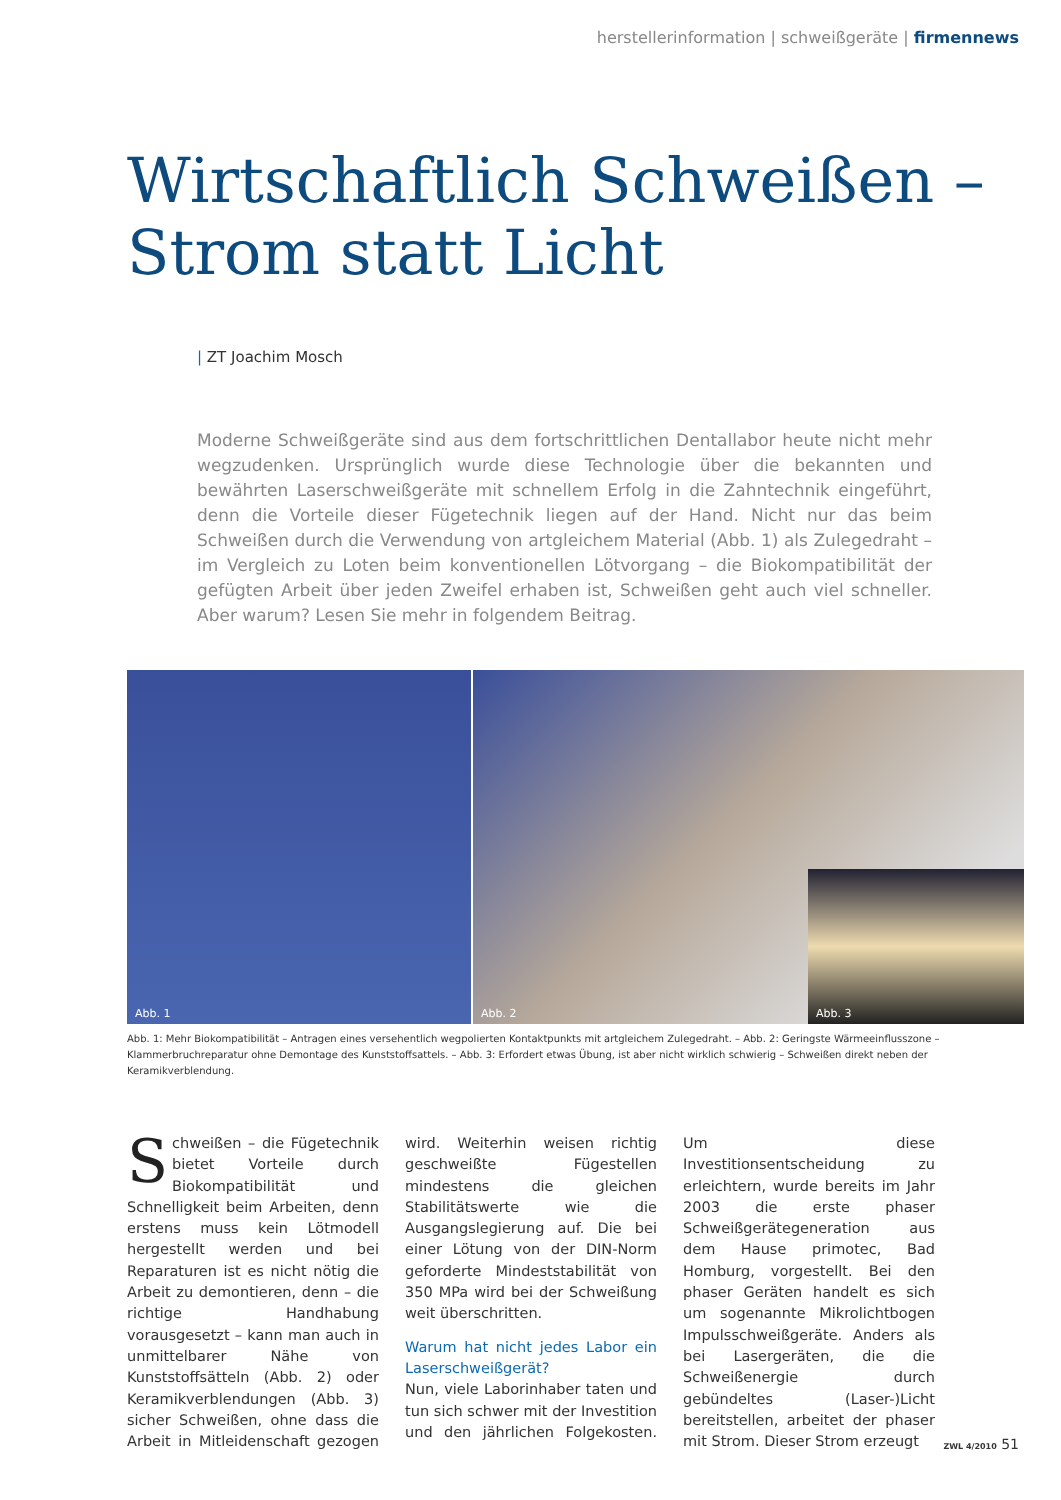herstellerinformation | schweißgeräte | firmennews
Wirtschaftlich Schweißen –
Strom statt Licht
| ZT Joachim Mosch
Moderne Schweißgeräte sind aus dem fortschrittlichen Dentallabor heute nicht mehr wegzudenken. Ursprünglich wurde diese Technologie über die bekannten und bewährten Laserschweißgeräte mit schnellem Erfolg in die Zahntechnik eingeführt, denn die Vorteile dieser Fügetechnik liegen auf der Hand. Nicht nur das beim Schweißen durch die Verwendung von artgleichem Material (Abb. 1) als Zulegedraht – im Vergleich zu Loten beim konventionellen Lötvorgang – die Biokompatibilität der gefügten Arbeit über jeden Zweifel erhaben ist, Schweißen geht auch viel schneller. Aber warum? Lesen Sie mehr in folgendem Beitrag.
Abb. 1
Abb. 2 Abb. 3
Abb. 1: Mehr Biokompatibilität – Antragen eines versehentlich wegpolierten Kontaktpunkts mit artgleichem Zulegedraht. – Abb. 2: Geringste Wärmeeinflusszone – Klammerbruchreparatur ohne Demontage des Kunststoffsattels. – Abb. 3: Erfordert etwas Übung, ist aber nicht wirklich schwierig – Schweißen direkt neben der Keramikverblendung.
Schweißen – die Fügetechnik bietet Vorteile durch Biokompatibilität und Schnelligkeit beim Arbeiten, denn erstens muss kein Lötmodell hergestellt werden und bei Reparaturen ist es nicht nötig die Arbeit zu demontieren, denn – die richtige Handhabung vorausgesetzt – kann man auch in unmittelbarer Nähe von Kunststoffsätteln (Abb. 2) oder Keramikverblendungen (Abb. 3) sicher Schweißen, ohne dass die Arbeit in Mitleidenschaft gezogen wird. Weiterhin weisen richtig geschweißte Fügestellen mindestens die gleichen Stabilitätswerte wie die Ausgangslegierung auf. Die bei einer Lötung von der DIN-Norm geforderte Mindeststabilität von 350 MPa wird bei der Schweißung weit überschritten.
Warum hat nicht jedes Labor ein Laserschweißgerät?
Nun, viele Laborinhaber taten und tun sich schwer mit der Investition und den jährlichen Folgekosten. Um diese Investitionsentscheidung zu erleichtern, wurde bereits im Jahr 2003 die erste phaser Schweißgerätegeneration aus dem Hause primotec, Bad Homburg, vorgestellt. Bei den phaser Geräten handelt es sich um sogenannte Mikrolichtbogen Impulsschweißgeräte. Anders als bei Lasergeräten, die die Schweißenergie durch gebündeltes (Laser-)Licht bereitstellen, arbeitet der phaser mit Strom. Dieser Strom erzeugt
ZWL 4/2010 51